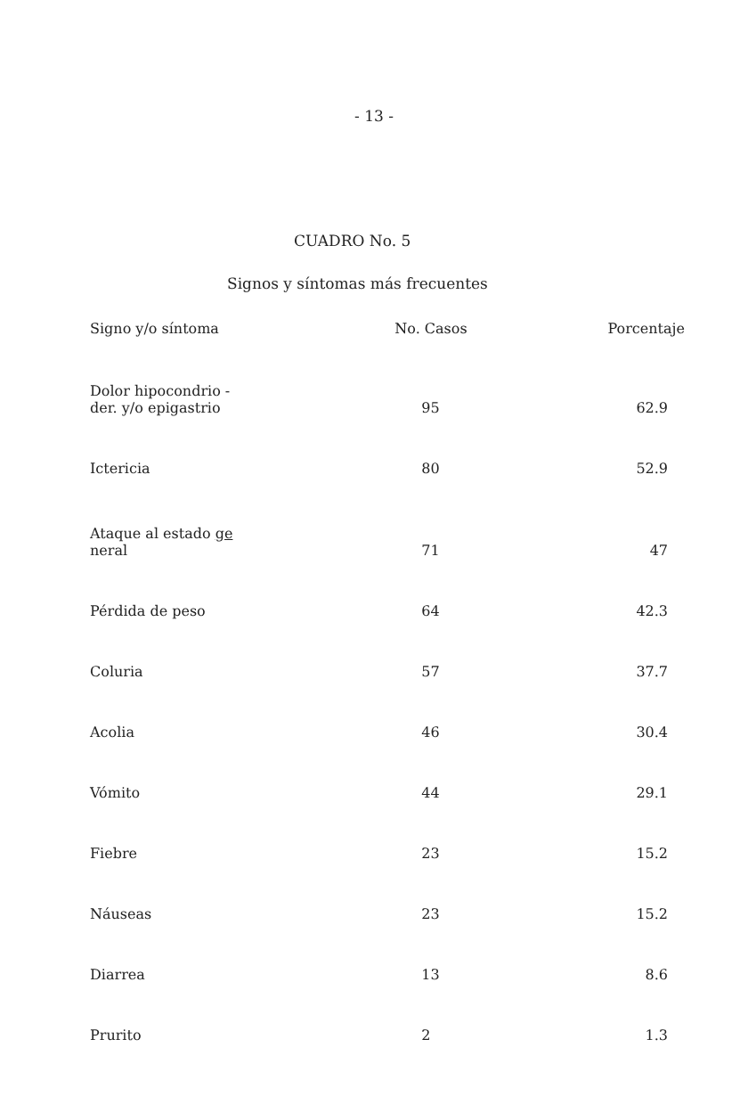- 13 -
CUADRO No. 5
Signos y síntomas más frecuentes
| Signo y/o síntoma | No. Casos | Porcentaje |
| --- | --- | --- |
| Dolor hipocondrio - der. y/o epigastrio | 95 | 62.9 |
| Ictericia | 80 | 52.9 |
| Ataque al estado ge neral | 71 | 47 |
| Pérdida de peso | 64 | 42.3 |
| Coluria | 57 | 37.7 |
| Acolia | 46 | 30.4 |
| Vómito | 44 | 29.1 |
| Fiebre | 23 | 15.2 |
| Náuseas | 23 | 15.2 |
| Diarrea | 13 | 8.6 |
| Prurito | 2 | 1.3 |